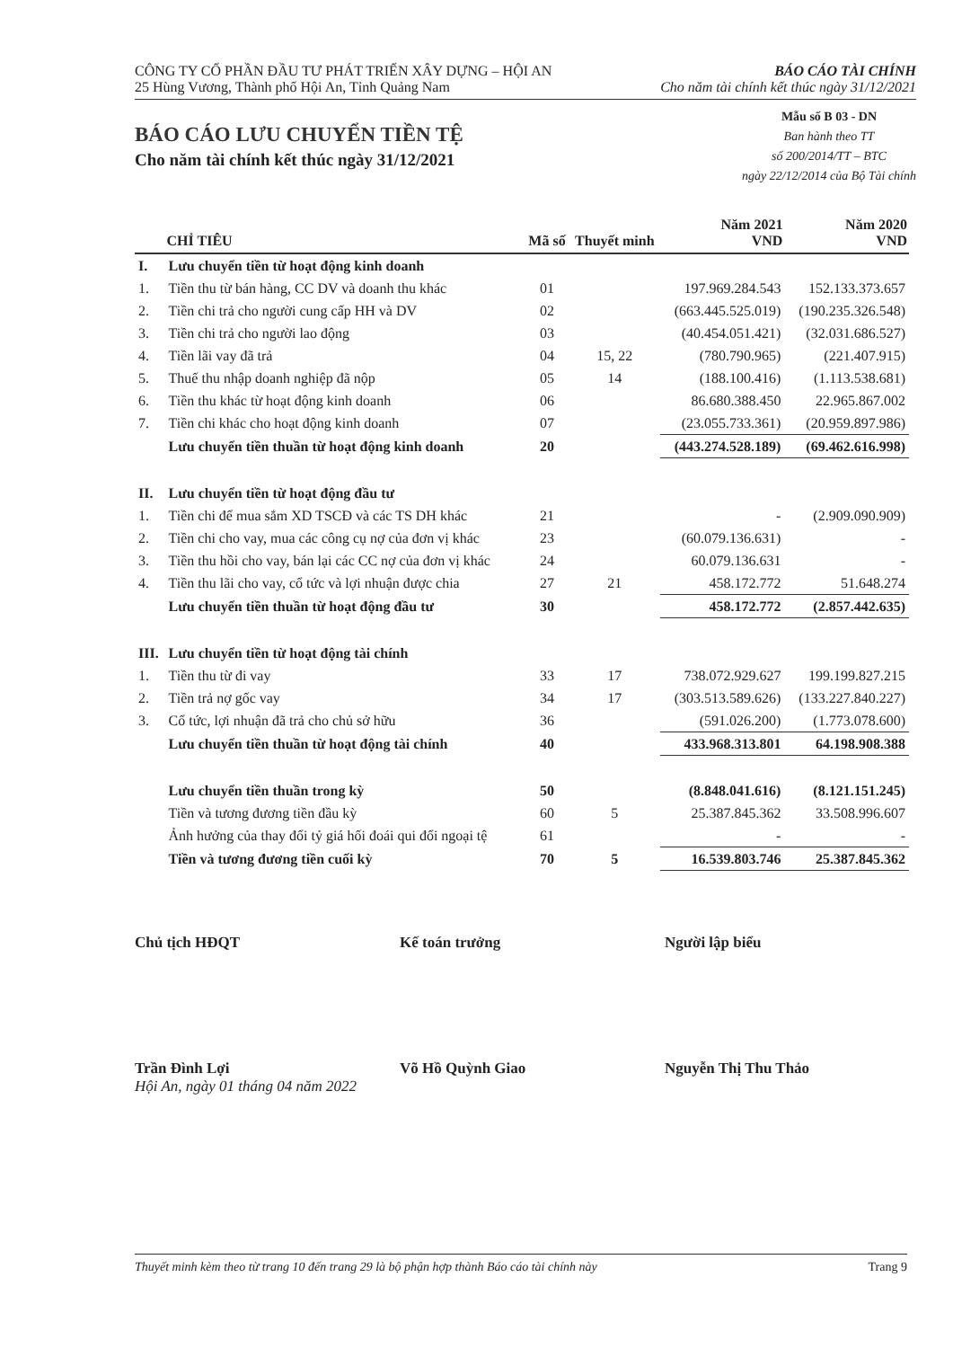CÔNG TY CỔ PHẦN ĐẦU TƯ PHÁT TRIỂN XÂY DỰNG – HỘI AN
25 Hùng Vương, Thành phố Hội An, Tỉnh Quảng Nam
BÁO CÁO TÀI CHÍNH
Cho năm tài chính kết thúc ngày 31/12/2021
BÁO CÁO LƯU CHUYỂN TIỀN TỆ
Cho năm tài chính kết thúc ngày 31/12/2021
Mẫu số B 03 - DN
Ban hành theo TT
số 200/2014/TT – BTC
ngày 22/12/2014 của Bộ Tài chính
| | CHỈ TIÊU | Mã số | Thuyết minh | Năm 2021 VND | Năm 2020 VND |
| --- | --- | --- | --- | --- | --- |
| I. | Lưu chuyển tiền từ hoạt động kinh doanh | | | | |
| 1. | Tiền thu từ bán hàng, CC DV và doanh thu khác | 01 | | 197.969.284.543 | 152.133.373.657 |
| 2. | Tiền chi trả cho người cung cấp HH và DV | 02 | | (663.445.525.019) | (190.235.326.548) |
| 3. | Tiền chi trả cho người lao động | 03 | | (40.454.051.421) | (32.031.686.527) |
| 4. | Tiền lãi vay đã trả | 04 | 15, 22 | (780.790.965) | (221.407.915) |
| 5. | Thuế thu nhập doanh nghiệp đã nộp | 05 | 14 | (188.100.416) | (1.113.538.681) |
| 6. | Tiền thu khác từ hoạt động kinh doanh | 06 | | 86.680.388.450 | 22.965.867.002 |
| 7. | Tiền chi khác cho hoạt động kinh doanh | 07 | | (23.055.733.361) | (20.959.897.986) |
| | Lưu chuyển tiền thuần từ hoạt động kinh doanh | 20 | | (443.274.528.189) | (69.462.616.998) |
| II. | Lưu chuyển tiền từ hoạt động đầu tư | | | | |
| 1. | Tiền chi để mua sắm XD TSCĐ và các TS DH khác | 21 | | - | (2.909.090.909) |
| 2. | Tiền chi cho vay, mua các công cụ nợ của đơn vị khác | 23 | | (60.079.136.631) | - |
| 3. | Tiền thu hồi cho vay, bán lại các CC nợ của đơn vị khác | 24 | | 60.079.136.631 | - |
| 4. | Tiền thu lãi cho vay, cổ tức và lợi nhuận được chia | 27 | 21 | 458.172.772 | 51.648.274 |
| | Lưu chuyển tiền thuần từ hoạt động đầu tư | 30 | | 458.172.772 | (2.857.442.635) |
| III. | Lưu chuyển tiền từ hoạt động tài chính | | | | |
| 1. | Tiền thu từ đi vay | 33 | 17 | 738.072.929.627 | 199.199.827.215 |
| 2. | Tiền trả nợ gốc vay | 34 | 17 | (303.513.589.626) | (133.227.840.227) |
| 3. | Cổ tức, lợi nhuận đã trả cho chủ sở hữu | 36 | | (591.026.200) | (1.773.078.600) |
| | Lưu chuyển tiền thuần từ hoạt động tài chính | 40 | | 433.968.313.801 | 64.198.908.388 |
| | Lưu chuyển tiền thuần trong kỳ | 50 | | (8.848.041.616) | (8.121.151.245) |
| | Tiền và tương đương tiền đầu kỳ | 60 | 5 | 25.387.845.362 | 33.508.996.607 |
| | Ảnh hưởng của thay đổi tỷ giá hối đoái qui đổi ngoại tệ | 61 | | - | - |
| | Tiền và tương đương tiền cuối kỳ | 70 | 5 | 16.539.803.746 | 25.387.845.362 |
Chủ tịch HĐQT
Trần Đình Lợi
Hội An, ngày 01 tháng 04 năm 2022
Kế toán trưởng
Võ Hồ Quỳnh Giao
Người lập biểu
Nguyễn Thị Thu Thảo
Thuyết minh kèm theo từ trang 10 đến trang 29 là bộ phận hợp thành Báo cáo tài chính này Trang 9